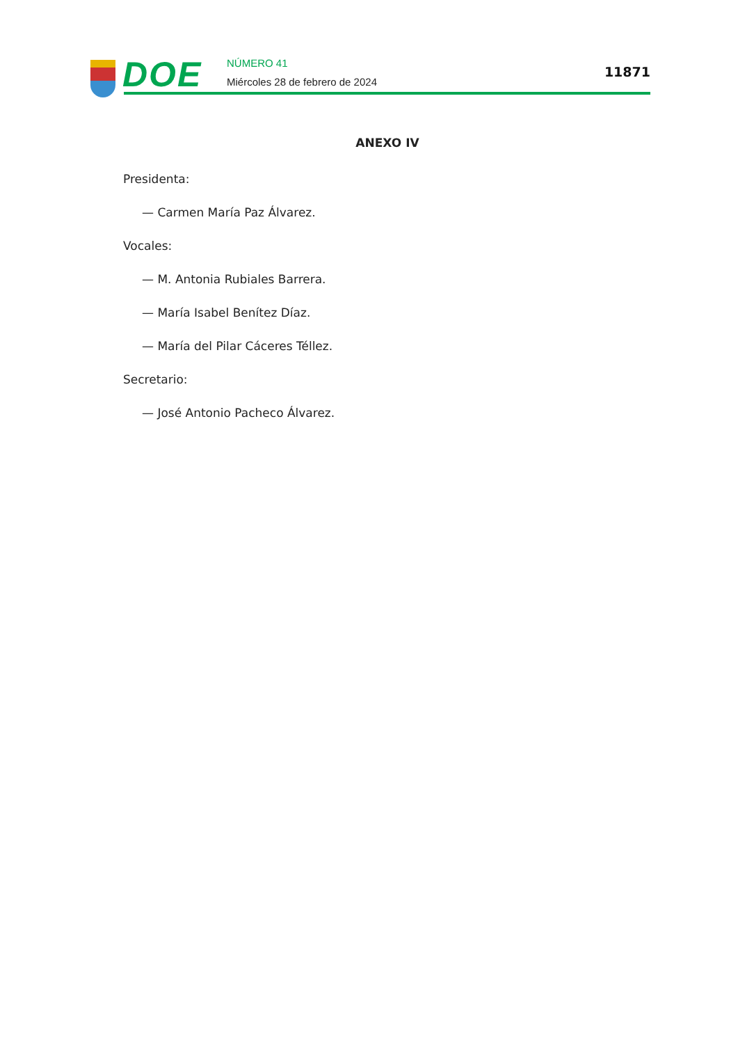DOE
NÚMERO 41
Miércoles 28 de febrero de 2024
11871
ANEXO IV
Presidenta:
— Carmen María Paz Álvarez.
Vocales:
— M. Antonia Rubiales Barrera.
— María Isabel Benítez Díaz.
— María del Pilar Cáceres Téllez.
Secretario:
— José Antonio Pacheco Álvarez.